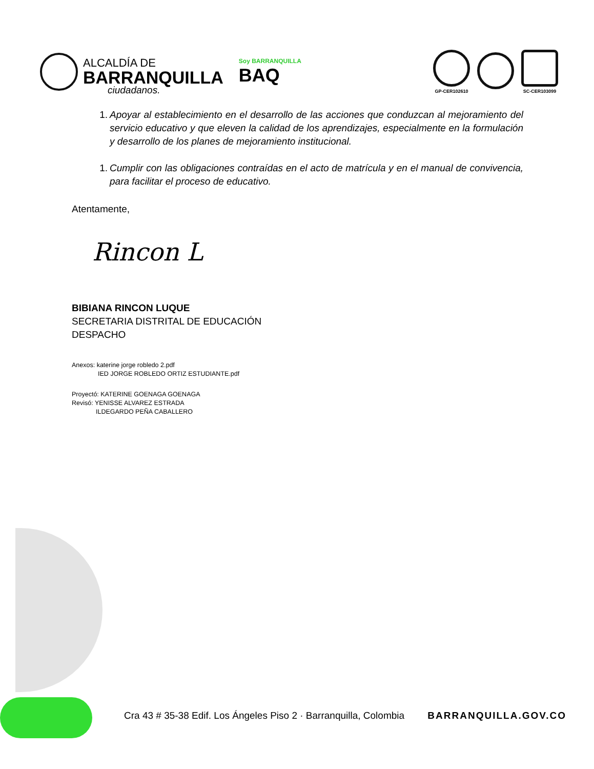ALCALDÍA DE
BARRANQUILLA
Soy BARRANQUILLA
BAQ
GP-CER102610 SC-CER103099
ciudadanos.
1. Apoyar al establecimiento en el desarrollo de las acciones que conduzcan al mejoramiento del servicio educativo y que eleven la calidad de los aprendizajes, especialmente en la formulación y desarrollo de los planes de mejoramiento institucional.
1. Cumplir con las obligaciones contraídas en el acto de matrícula y en el manual de convivencia, para facilitar el proceso de educativo.
Atentamente,
Rincon L
BIBIANA RINCON LUQUE
SECRETARIA DISTRITAL DE EDUCACIÓN
DESPACHO
Anexos: katerine jorge robledo 2.pdf
IED JORGE ROBLEDO ORTIZ ESTUDIANTE.pdf
Proyectó: KATERINE GOENAGA GOENAGA
Revisó: YENISSE ALVAREZ ESTRADA
ILDEGARDO PEÑA CABALLERO
Cra 43 # 35-38 Edif. Los Ángeles Piso 2 · Barranquilla, Colombia BARRANQUILLA.GOV.CO